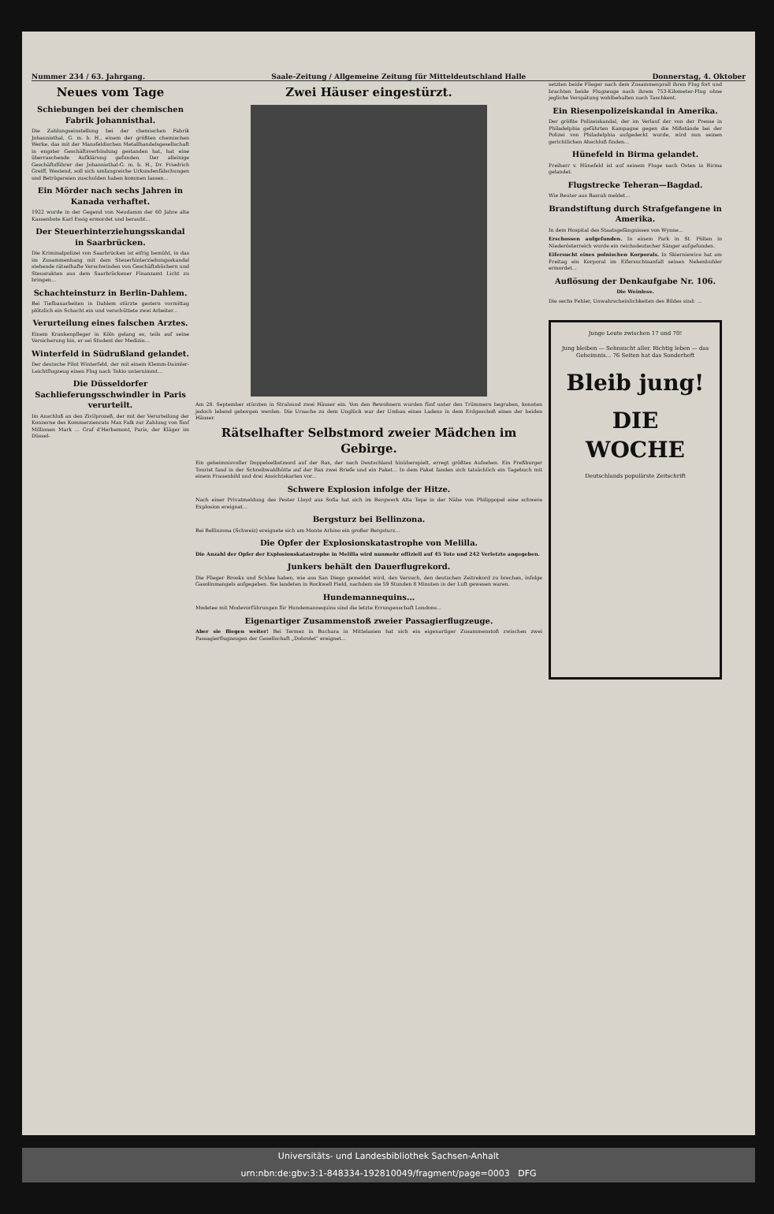Nummer 234 / 63. Jahrgang. Saale-Zeitung / Allgemeine Zeitung für Mitteldeutschland Halle Donnerstag, 4. Oktober
Neues vom Tage
Schiebungen bei der chemischen Fabrik Johannisthal.
Die Zahlungseinstellung bei der chemischen Fabrik Johannisthal, G. m. b. H., einem der größten chemischen Werke, das mit der Mansfeldischen Metallhandelsgesellschaft in engster Geschäftsverbindung gestanden hat, hat eine überraschende Aufklärung gefunden. Der alleinige Geschäftsführer der Johannisthal-G. m. b. H., Dr. Friedrich Greiff, Westend, soll sich umfangreiche Urkundenfälschungen und Betrügereien zuschulden haben kommen lassen...
Ein Mörder nach sechs Jahren in Kanada verhaftet.
1922 wurde in der Gegend von Neudamm der 60 Jahre alte Kassenbote Karl Essig ermordet und beraubt...
Der Steuerhinterziehungsskandal in Saarbrücken.
Die Kriminalpolizei von Saarbrücken ist eifrig bemüht, in das im Zusammenhang mit dem Steuerhinterziehungsskandal stehende rätselhafte Verschwinden von Geschäftsbüchern und Steuerakten aus dem Saarbrückener Finanzamt Licht zu bringen...
Schachteinsturz in Berlin-Dahlem.
Bei Tiefbauarbeiten in Dahlem stürzte gestern vormittag plötzlich ein Schacht ein und verschüttete zwei Arbeiter...
Verurteilung eines falschen Arztes.
Einem Krankenpfleger in Köln gelang es, teils auf seine Versicherung hin, er sei Student der Medizin...
Winterfeld in Südrußland gelandet.
Der deutsche Pilot Winterfeld, der mit einem Klemm-Daimler-Leichtflugzeug einen Flug nach Tokio unternimmt...
Die Düsseldorfer Sachlieferungsschwindler in Paris verurteilt.
Im Anschluß an den Zivilprozeß, der mit der Verurteilung der Konzerne des Kommerzienrats Max Falk zur Zahlung von fünf Millionen Mark ... Graf d'Herbemont, Paris, der Kläger im Düssel-
Zwei Häuser eingestürzt.
Am 28. September stürzten in Stralsund zwei Häuser ein. Von den Bewohnern wurden fünf unter den Trümmern begraben, konnten jedoch lebend geborgen werden. Die Ursache zu dem Unglück war der Umbau eines Ladens in dem Erdgeschoß eines der beiden Häuser.
Rätselhafter Selbstmord zweier Mädchen im Gebirge.
Ein geheimnisvoller Doppelselbstmord auf der Rax, der nach Deutschland hinüberspielt, erregt größtes Aufsehen. Ein Preßburger Tourist fand in der Schreibwaldhütte auf der Rax zwei Briefe und ein Paket... In dem Paket fanden sich tatsächlich ein Tagebuch mit einem Frauenbild und drei Ansichtskarten vor...
Schwere Explosion infolge der Hitze.
Nach einer Privatmeldung des Pester Lloyd aus Sofia hat sich im Bergwerk Alta Tepe in der Nähe von Philippopel eine schwere Explosion ereignet...
Bergsturz bei Bellinzona.
Bei Bellinzona (Schweiz) ereignete sich am Monte Arbino ein großer Bergsturz...
Die Opfer der Explosionskatastrophe von Melilla.
Die Anzahl der Opfer der Explosionskatastrophe in Melilla wird nunmehr offiziell auf 45 Tote und 242 Verletzte angegeben.
Junkers behält den Dauerflugrekord.
Die Flieger Brooks und Schlee haben, wie aus San Diego gemeldet wird, den Versuch, den deutschen Zeitrekord zu brechen, infolge Gasolinmangels aufgegeben. Sie landeten in Rockwell Field, nachdem sie 59 Stunden 8 Minuten in der Luft gewesen waren.
Hundemannequins...
Modetee mit Modevorführungen für Hundemannequins sind die letzte Errungenschaft Londons...
Eigenartiger Zusammenstoß zweier Passagierflugzeuge.
Aber sie fliegen weiter! Bei Termez in Buchara in Mittelasien hat sich ein eigenartiger Zusammenstoß zwischen zwei Passagierflugzeugen der Gesellschaft „Dobrolet" ereignet...
setzten beide Flieger nach dem Zusammenprall ihren Flug fort und brachten beide Flugzeuge nach ihrem 753-Kilometer-Flug ohne jegliche Verspätung wohlbehalten nach Taschkent.
Ein Riesenpolizeiskandal in Amerika.
Der größte Polizeiskandal, der im Verlauf der von der Presse in Philadelphia geführten Kampagne gegen die Mißstände bei der Polizei von Philadelphia aufgedeckt wurde, wird nun seinen gerichtlichen Abschluß finden...
Hünefeld in Birma gelandet.
Freiherr v. Hünefeld ist auf seinem Fluge nach Osten in Birma gelandet.
Flugstrecke Teheran—Bagdad.
Wie Reuter aus Basrah meldet...
Brandstiftung durch Strafgefangene in Amerika.
In dem Hospital des Staatsgefängnisses von Wynne...
Erschossen aufgefunden. In einem Park in St. Pölten in Niederösterreich wurde ein reichsdeutscher Sänger aufgefunden.
Eifersucht eines polnischen Korporals. In Skierniewice hat am Freitag ein Korporal im Eifersuchtsanfall seinen Nebenbuhler ermordet...
Auflösung der Denkaufgabe Nr. 106.
Die Weinlese.
Die sechs Fehler, Unwahrscheinlichkeiten des Bildes sind: ...
Junge Leute zwischen 17 und 70!
Jung bleiben — Sehnsucht aller. Richtig leben — das Geheimnis... 76 Seiten hat das Sonderheft
Bleib jung!
DIE WOCHE
Deutschlands populärste Zeitschrift
Universitäts- und Landesbibliothek Sachsen-Anhalt
urn:nbn:de:gbv:3:1-848334-192810049/fragment/page=0003 DFG